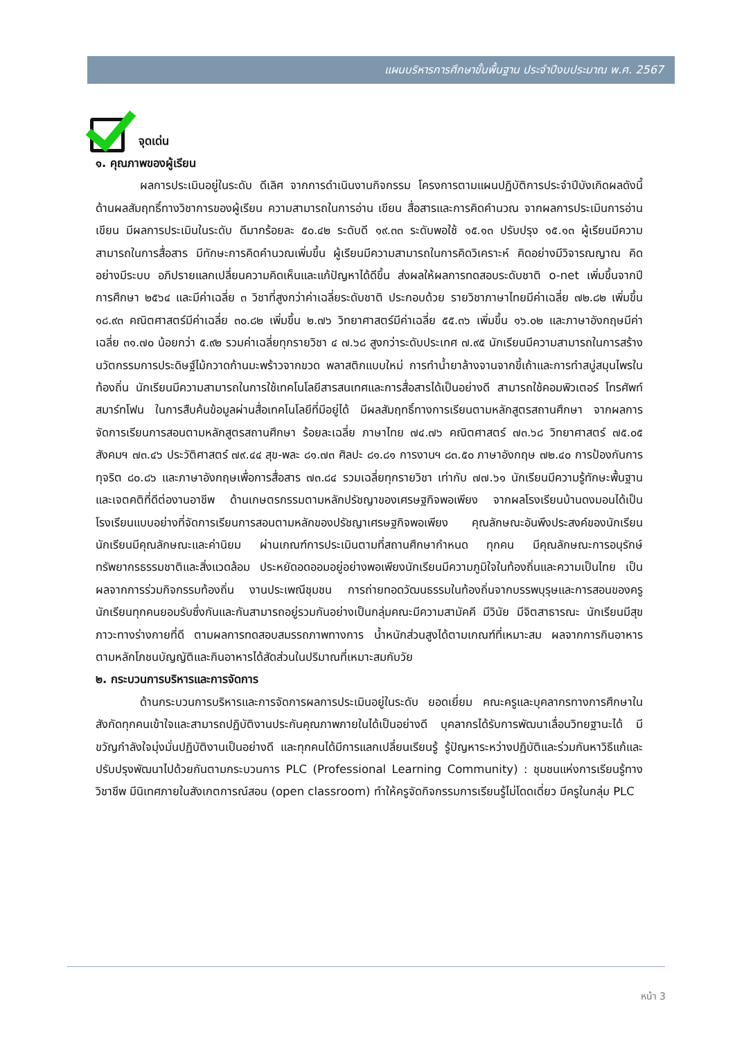แผนบริหารการศึกษาขั้นพื้นฐาน ประจำปีงบประมาณ พ.ศ. 2567
จุดเด่น
๑. คุณภาพของผู้เรียน
ผลการประเมินอยู่ในระดับ ดีเลิศ จากการดำเนินงานกิจกรรม โครงการตามแผนปฏิบัติการประจำปีบังเกิดผลดังนี้ ด้านผลสัมฤทธิ์ทางวิชาการของผู้เรียน ความสามารถในการอ่าน เขียน สื่อสารและการคิดคำนวณ จากผลการประเมินการอ่าน เขียน มีผลการประเมินในระดับ ดีมากร้อยละ ๕๐.๔๒ ระดับดี ๑๙.๓๓ ระดับพอใช้ ๑๕.๑๓ ปรับปรุง ๑๕.๑๓ ผู้เรียนมีความสามารถในการสื่อสาร มีทักษะการคิดคำนวณเพิ่มขึ้น ผู้เรียนมีความสามารถในการคิดวิเคราะห์ คิดอย่างมีวิจารณญาณ คิดอย่างมีระบบ อภิปรายแลกเปลี่ยนความคิดเห็นและแก้ปัญหาได้ดีขึ้น ส่งผลให้ผลการทดสอบระดับชาติ o-net เพิ่มขึ้นจากปีการศึกษา ๒๕๖๔ และมีค่าเฉลี่ย ๓ วิชาที่สูงกว่าค่าเฉลี่ยระดับชาติ ประกอบด้วย รายวิชาภาษาไทยมีค่าเฉลี่ย ๗๒.๘๒ เพิ่มขึ้น ๑๘.๙๓ คณิตศาสตร์มีค่าเฉลี่ย ๓๐.๘๒ เพิ่มขึ้น ๒.๗๖ วิทยาศาสตร์มีค่าเฉลี่ย ๕๕.๓๖ เพิ่มขึ้น ๑๖.๐๒ และภาษาอังกฤษมีค่าเฉลี่ย ๓๑.๗๐ น้อยกว่า ๕.๙๒ รวมค่าเฉลี่ยทุกรายวิชา ๔ ๗.๖๘ สูงกว่าระดับประเทศ ๗.๙๕ นักเรียนมีความสามารถในการสร้างนวัตกรรมการประดิษฐ์ไม้กวาดก้านมะพร้าวจากขวด พลาสติกแบบใหม่ การทำน้ำยาล้างจานจากขี้เถ้าและการทำสบู่สมุนไพรในท้องถิ่น นักเรียนมีความสามารถในการใช้เทคโนโลยีสารสนเทศและการสื่อสารได้เป็นอย่างดี สามารถใช้คอมพิวเตอร์ โทรศัพท์ สมาร์ทโฟน ในการสืบค้นข้อมูลผ่านสื่อเทคโนโลยีที่มีอยู่ได้ มีผลสัมฤทธิ์ทางการเรียนตามหลักสูตรสถานศึกษา จากผลการจัดการเรียนการสอนตามหลักสูตรสถานศึกษา ร้อยละเฉลี่ย ภาษาไทย ๗๔.๗๖ คณิตศาสตร์ ๗๓.๖๘ วิทยาศาสตร์ ๗๕.๐๕ สังคมฯ ๗๓.๔๖ ประวัติศาสตร์ ๗๙.๔๔ สุข-พละ ๘๑.๗๓ ศิลปะ ๘๑.๘๑ การงานฯ ๘๓.๕๐ ภาษาอังกฤษ ๗๒.๔๐ การป้องกันการทุจริต ๘๐.๘๖ และภาษาอังกฤษเพื่อการสื่อสาร ๗๓.๘๔ รวมเฉลี่ยทุกรายวิชา เท่ากับ ๗๗.๖๑ นักเรียนมีความรู้ทักษะพื้นฐาน และเจตคติที่ดีต่องานอาชีพ ด้านเกษตรกรรมตามหลักปรัชญาของเศรษฐกิจพอเพียง จากผลโรงเรียนบ้านดงมอนได้เป็นโรงเรียนแบบอย่างที่จัดการเรียนการสอนตามหลักของปรัชญาเศรษฐกิจพอเพียง คุณลักษณะอันพึงประสงค์ของนักเรียน นักเรียนมีคุณลักษณะและค่านิยม ผ่านเกณฑ์การประเมินตามที่สถานศึกษากำหนด ทุกคน มีคุณลักษณะการอนุรักษ์ทรัพยากรธรรมชาติและสิ่งแวดล้อม ประหยัดอดออมอยู่อย่างพอเพียงนักเรียนมีความภูมิใจในท้องถิ่นและความเป็นไทย เป็นผลจากการร่วมกิจกรรมท้องถิ่น งานประเพณีชุมชน การถ่ายทอดวัฒนธรรมในท้องถิ่นจากบรรพบุรุษและการสอนของครูนักเรียนทุกคนยอมรับซึ่งกันและกันสามารถอยู่รวมกันอย่างเป็นกลุ่มคณะมีความสามัคคี มีวินัย มีจิตสาธารณะ นักเรียนมีสุขภาวะทางร่างกายที่ดี ตามผลการทดสอบสมรรถภาพทางการ น้ำหนักส่วนสูงได้ตามเกณฑ์ที่เหมาะสม ผลจากการกินอาหารตามหลักโภชนบัญญัติและกินอาหารได้สัดส่วนในปริมาณที่เหมาะสมกับวัย
๒. กระบวนการบริหารและการจัดการ
ด้านกระบวนการบริหารและการจัดการผลการประเมินอยู่ในระดับ ยอดเยี่ยม คณะครูและบุคลากรทางการศึกษาในสังกัดทุกคนเข้าใจและสามารถปฏิบัติงานประกันคุณภาพภายในได้เป็นอย่างดี บุคลากรได้รับการพัฒนาเลื่อนวิทยฐานะได้ มีขวัญกำลังใจมุ่งมั่นปฏิบัติงานเป็นอย่างดี และทุกคนได้มีการแลกเปลี่ยนเรียนรู้ รู้ปัญหาระหว่างปฏิบัติและร่วมกันหาวิธีแก้และปรับปรุงพัฒนาไปด้วยกันตามกระบวนการ PLC (Professional Learning Community) : ชุมชนแห่งการเรียนรู้ทางวิชาชีพ มีนิเทศภายในสังเกตการณ์สอน (open classroom) ทำให้ครูจัดกิจกรรมการเรียนรู้ไม่โดดเดี่ยว มีครูในกลุ่ม PLC
หน้า 3